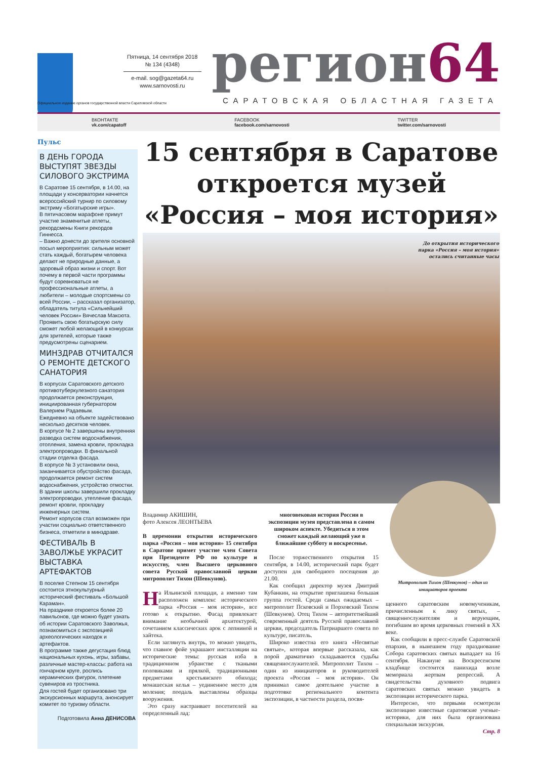Пятница, 14 сентября 2018
№ 134 (4348)
e-mail. sog@gazeta64.ru
www.sarnovosti.ru
регион64
САРАТОВСКАЯ ОБЛАСТНАЯ ГАЗЕТА
Официальное издание органов государственной власти Саратовской области
ВКОНТАКТЕ
vk.com/capatoff
FACEBOOK
facebook.com/sarnovosti
TWITTER
twitter.com/sarnovosti
Пульс
В ДЕНЬ ГОРОДА ВЫСТУПЯТ ЗВЕЗДЫ СИЛОВОГО ЭКСТРИМА
В Саратове 15 сентября, в 14.00, на площади у консерватории начнется всероссийский турнир по силовому экстриму «Богатырские игры».
В пятичасовом марафоне примут участие знаменитые атлеты, рекордсмены Книги рекордов Гиннесса.
– Важно донести до зрителя основной посыл мероприятия: сильным может стать каждый, богатырем человека делают не природные данные, а здоровый образ жизни и спорт. Вот почему в первой части программы будут соревноваться не профессиональные атлеты, а любители – молодые спортсмены со всей России, – рассказал организатор, обладатель титула «Сильнейший человек России» Вячеслав Максюта.
Проявить свою богатырскую силу сможет любой желающий в конкурсах для зрителей, которые также предусмотрены сценарием.
МИНЗДРАВ ОТЧИТАЛСЯ О РЕМОНТЕ ДЕТСКОГО САНАТОРИЯ
В корпусах Саратовского детского противотуберкулезного санатория продолжается реконструкция, инициированная губернатором Валерием Радаевым.
Ежедневно на объекте задействовано несколько десятков человек.
В корпусе № 2 завершены внутренняя разводка систем водоснабжения, отопления, замена кровли, прокладка электропроводки. В финальной стадии отделка фасада.
В корпусе № 3 установили окна, заканчивается обустройство фасада, продолжается ремонт систем водоснабжения, устройство отмостки.
В здании школы завершили прокладку электропроводки, утепление фасада, ремонт кровли, прокладку инженерных систем.
Ремонт корпусов стал возможен при участии социально ответственного бизнеса, отметили в минздраве.
ФЕСТИВАЛЬ В ЗАВОЛЖЬЕ УКРАСИТ ВЫСТАВКА АРТЕФАКТОВ
В поселке Степном 15 сентября состоится этнокультурный исторический фестиваль «Большой Караман».
На празднике откроется более 20 павильонов, где можно будет узнать об истории Саратовского Заволжья, познакомиться с экспозицией археологических находок и артефактов.
В программе также дегустация блюд национальных кухонь, игры, забавы, различные мастер-классы: работа на гончарном круге, роспись керамических фигурок, плетение сувениров из тростника.
Для гостей будет организовано три экскурсионных маршрута, анонсирует комитет по туризму области.
Подготовила Анна ДЕНИСОВА
15 сентября в Саратове откроется музей «Россия – моя история»
До открытия исторического
парка «Россия – моя история»
остались считанные часы
Владимир АКИШИН,
фото Алексея ЛЕОНТЬЕВА
В церемонии открытия исторического парка «Россия – моя история» 15 сентября в Саратове примет участие член Совета при Президенте РФ по культуре и искусству, член Высшего церковного совета Русской православной церкви митрополит Тихон (Шевкунов).
На Ильинской площади, а именно там расположен комплекс исторического парка «Россия – моя история», все готово к открытию. Фасад привлекает внимание необычной архитектурой, сочетанием классических арок с лепниной и хайтека.
Если заглянуть внутрь, то можно увидеть, что главное фойе украшают инсталляции на исторические темы: русская изба в традиционном убранстве с ткаными половиками и прялкой, традиционными предметами крестьянского обихода; монашеская келья – уединенное место для моления; поодаль выставлены образцы вооружения.
Это сразу настраивает посетителей на определенный лад:
многовековая история России в экспозиции музея представлена в самом широком аспекте. Убедиться в этом сможет каждый желающий уже в ближайшие субботу и воскресенье.
После торжественного открытия 15 сентября, в 14.00, исторический парк будет доступен для свободного посещения до 21.00.
Как сообщил директор музея Дмитрий Кубанкин, на открытие приглашена большая группа гостей. Среди самых ожидаемых – митрополит Псковский и Порховский Тихон (Шевкунов). Отец Тихон – авторитетнейший современный деятель Русской православной церкви, председатель Патриаршего совета по культуре, писатель.
Широко известна его книга «Несвятые святые», которая впервые рассказала, как порой драматично складываются судьбы священнослужителей. Митрополит Тихон – один из инициаторов и руководителей проекта «Россия – моя история». Он принимал самое деятельное участие в подготовке регионального контента экспозиции, в частности раздела, посвя-
Митрополит Тихон (Шевкунов) – один из инициаторов проекта
щенного саратовским новомученикам, причисленным к лику святых, – священнослужителям и верующим, погибшим во время церковных гонений в XX веке.
Как сообщили в пресс-службе Саратовской епархии, в нынешнем году празднование Собора саратовских святых выпадает на 16 сентября. Накануне на Воскресенском кладбище состоится панихида возле мемориала жертвам репрессий. А свидетельства духовного подвига саратовских святых можно увидеть в экспозиции исторического парка.
Интересно, что первыми осмотрели экспозицию известные саратовские ученые-историки, для них была организована специальная экскурсия.
Стр. 8